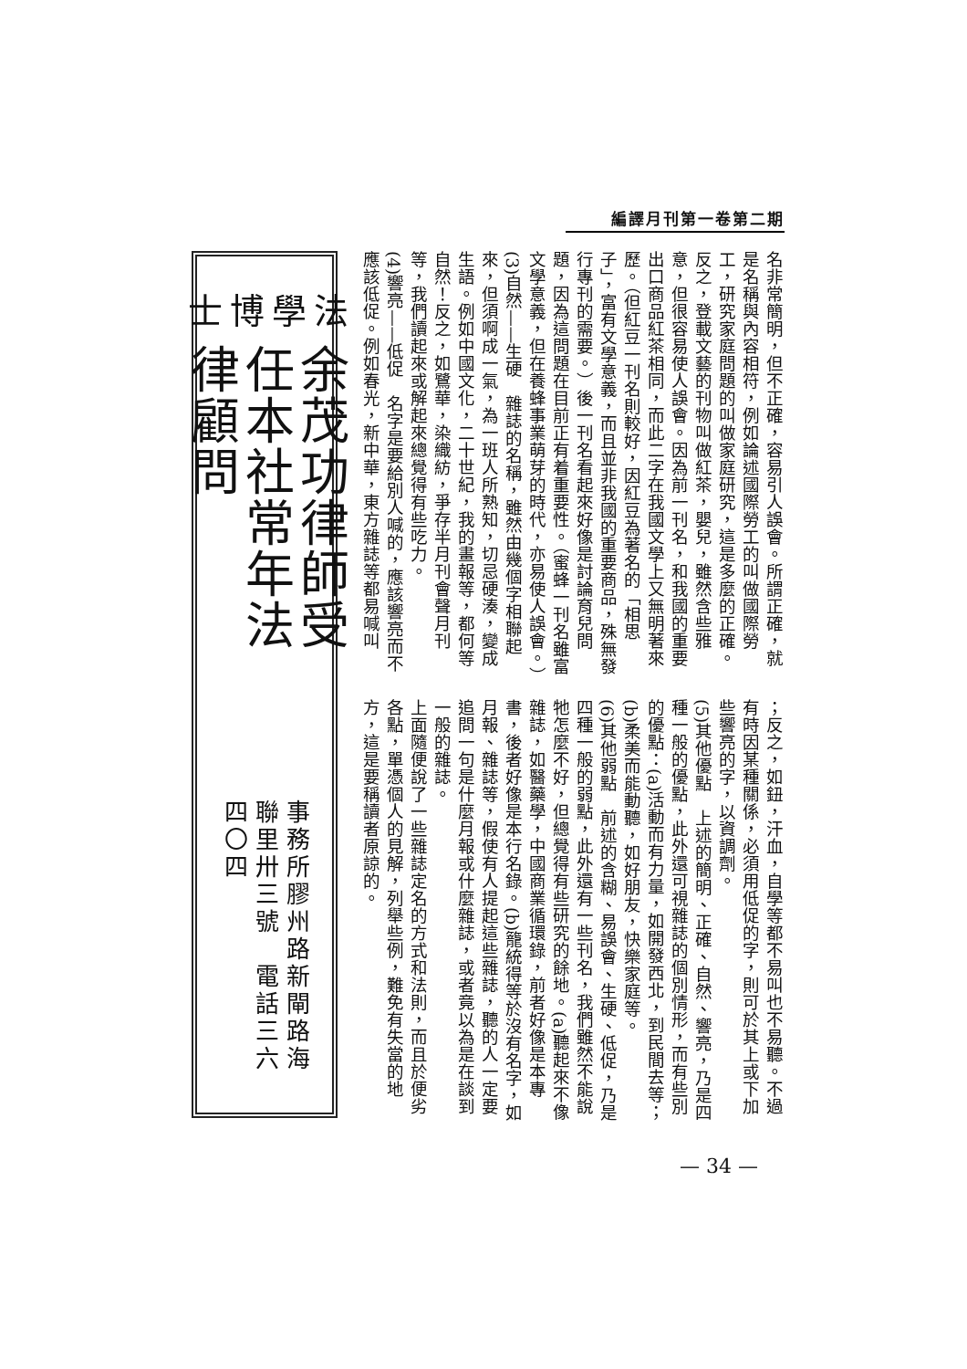編譯月刊第一卷第二期
名非常簡明，但不正確，容易引人誤會。所謂正確，就是名稱與內容相符，例如論述國際勞工的叫做國際勞工，研究家庭問題的叫做家庭研究，這是多麼的正確。反之，登載文藝的刊物叫做紅茶，嬰兒，雖然含些雅意，但很容易使人誤會。因為前一刊名，和我國的重要出口商品紅茶相同，而此二字在我國文學上又無明著來歷。（但紅豆一刊名則較好，因紅豆為著名的「相思子」，富有文學意義，而且並非我國的重要商品，殊無發行專刊的需要。）後一刊名看起來好像是討論育兒問題，因為這問題在目前正有着重要性。（蜜蜂一刊名雖富文學意義，但在養蜂事業萌芽的時代，亦易使人誤會。）
(3)自然——生硬　雜誌的名稱，雖然由幾個字相聯起來，但須啊成一氣，為一班人所熟知，切忌硬湊，變成生語。例如中國文化，二十世紀，我的畫報等，都何等自然！反之，如鷺華，染織紡，爭存半月刊會聲月刊等，我們讀起來或解起來總覺得有些吃力。
(4)響亮——低促　名字是要給別人喊的，應該響亮而不應該低促。例如春光，新中華，東方雜誌等都易喊叫
；反之，如鈕，汗血，自學等都不易叫也不易聽。不過有時因某種關係，必須用低促的字，則可於其上或下加些響亮的字，以資調劑。
(5)其他優點　上述的簡明、正確、自然、響亮，乃是四種一般的優點，此外還可視雜誌的個別情形，而有些別的優點：(a)活動而有力量，如開發西北，到民間去等；(b)柔美而能動聽，如好朋友，快樂家庭等。
(6)其他弱點　前述的含糊、易誤會、生硬、低促，乃是四種一般的弱點，此外還有一些刊名，我們雖然不能說牠怎麼不好，但總覺得有些研究的餘地。(a)聽起來不像雜誌，如醫藥學，中國商業循環錄，前者好像是本專書，後者好像是本行名錄。(b)籠統得等於沒有名字，如月報、雜誌等，假使有人提起這些雜誌，聽的人一定要追問一句是什麼月報或什麼雜誌，或者竟以為是在談到一般的雜誌。
上面隨便說了一些雜誌定名的方式和法則，而且於便劣各點，單憑個人的見解，列舉些例，難免有失當的地方，這是要稱讀者原諒的。
法學
博士
余茂功律師受任本社常年法律顧問
事務所膠州路新閘路海聯里卅三號　電話三六四〇四
— 34 —